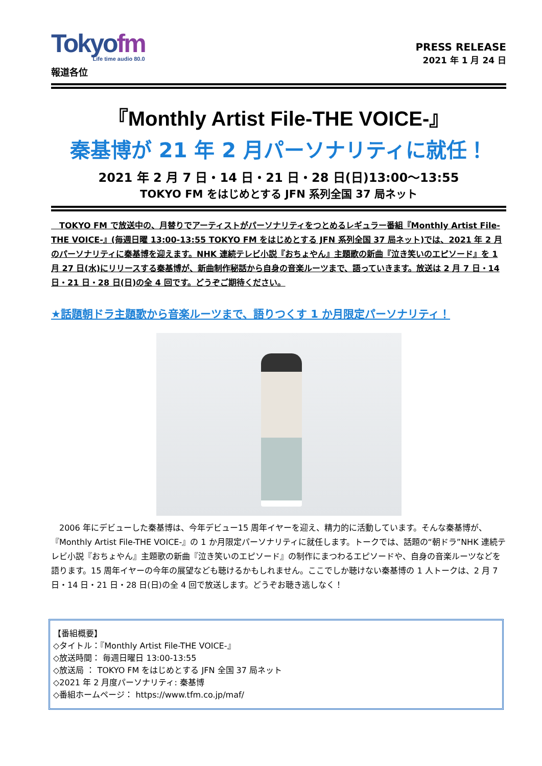Tokyofm
Life time audio 80.0
報道各位
PRESS RELEASE
2021 年 1 月 24 日
『Monthly Artist File-THE VOICE-』
秦基博が 21 年 2 月パーソナリティに就任！
2021 年 2 月 7 日・14 日・21 日・28 日(日)13:00～13:55
TOKYO FM をはじめとする JFN 系列全国 37 局ネット
　TOKYO FM で放送中の、月替りでアーティストがパーソナリティをつとめるレギュラー番組『Monthly Artist File-THE VOICE-』(毎週日曜 13:00-13:55 TOKYO FM をはじめとする JFN 系列全国 37 局ネット)では、2021 年 2 月のパーソナリティに秦基博を迎えます。NHK 連続テレビ小説『おちょやん』主題歌の新曲『泣き笑いのエピソード』を 1 月 27 日(水)にリリースする秦基博が、新曲制作秘話から自身の音楽ルーツまで、語っていきます。放送は 2 月 7 日・14 日・21 日・28 日(日)の全 4 回です。どうぞご期待ください。
★話題朝ドラ主題歌から音楽ルーツまで、語りつくす 1 か月限定パーソナリティ！
　2006 年にデビューした秦基博は、今年デビュー15 周年イヤーを迎え、精力的に活動しています。そんな秦基博が、『Monthly Artist File-THE VOICE-』の 1 か月限定パーソナリティに就任します。トークでは、話題の“朝ドラ”NHK 連続テレビ小説『おちょやん』主題歌の新曲『泣き笑いのエピソード』の制作にまつわるエピソードや、自身の音楽ルーツなどを語ります。15 周年イヤーの今年の展望なども聴けるかもしれません。ここでしか聴けない秦基博の 1 人トークは、2 月 7 日・14 日・21 日・28 日(日)の全 4 回で放送します。どうぞお聴き逃しなく！
【番組概要】
◇タイトル：『Monthly Artist File-THE VOICE-』
◇放送時間： 毎週日曜日 13:00-13:55
◇放送局 ： TOKYO FM をはじめとする JFN 全国 37 局ネット
◇2021 年 2 月度パーソナリティ: 秦基博
◇番組ホームページ： https://www.tfm.co.jp/maf/